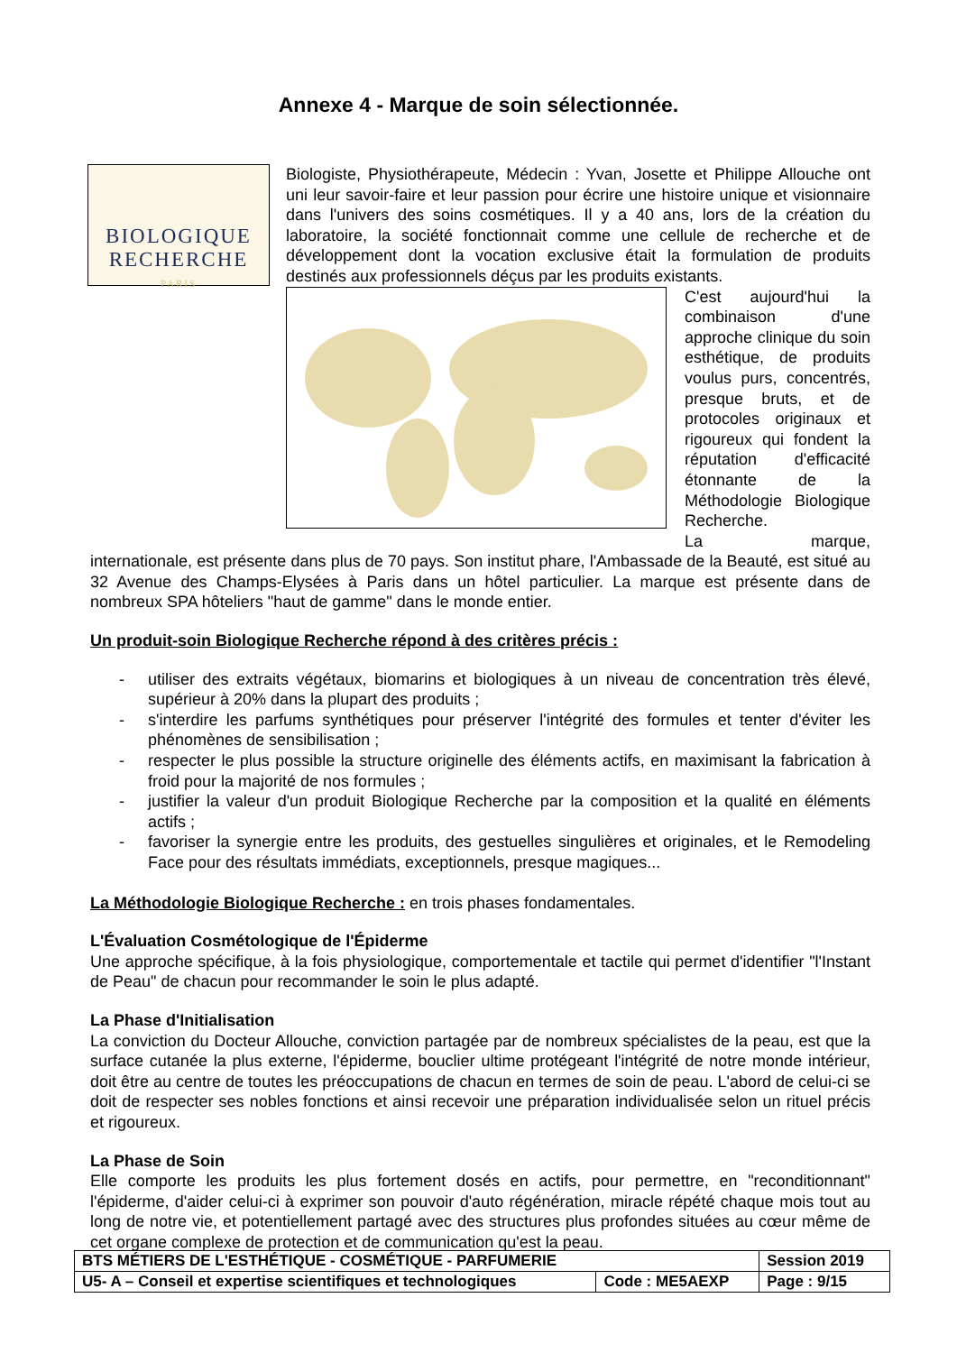Annexe 4 - Marque de soin sélectionnée.
BIOLOGIQUE
RECHERCHE
PARIS
Biologiste, Physiothérapeute, Médecin : Yvan, Josette et Philippe Allouche ont uni leur savoir-faire et leur passion pour écrire une histoire unique et visionnaire dans l'univers des soins cosmétiques. Il y a 40 ans, lors de la création du laboratoire, la société fonctionnait comme une cellule de recherche et de développement dont la vocation exclusive était la formulation de produits destinés aux professionnels déçus par les produits existants.
C'est aujourd'hui la combinaison d'une approche clinique du soin esthétique, de produits voulus purs, concentrés, presque bruts, et de protocoles originaux et rigoureux qui fondent la réputation d'efficacité étonnante de la Méthodologie Biologique Recherche.
La marque, internationale, est présente dans plus de 70 pays. Son institut phare, l'Ambassade de la Beauté, est situé au 32 Avenue des Champs-Elysées à Paris dans un hôtel particulier. La marque est présente dans de nombreux SPA hôteliers "haut de gamme" dans le monde entier.
Un produit-soin Biologique Recherche répond à des critères précis :
- utiliser des extraits végétaux, biomarins et biologiques à un niveau de concentration très élevé, supérieur à 20% dans la plupart des produits ;
- s'interdire les parfums synthétiques pour préserver l'intégrité des formules et tenter d'éviter les phénomènes de sensibilisation ;
- respecter le plus possible la structure originelle des éléments actifs, en maximisant la fabrication à froid pour la majorité de nos formules ;
- justifier la valeur d'un produit Biologique Recherche par la composition et la qualité en éléments actifs ;
- favoriser la synergie entre les produits, des gestuelles singulières et originales, et le Remodeling Face pour des résultats immédiats, exceptionnels, presque magiques...
La Méthodologie Biologique Recherche : en trois phases fondamentales.
L'Évaluation Cosmétologique de l'Épiderme
Une approche spécifique, à la fois physiologique, comportementale et tactile qui permet d'identifier "l'Instant de Peau" de chacun pour recommander le soin le plus adapté.
La Phase d'Initialisation
La conviction du Docteur Allouche, conviction partagée par de nombreux spécialistes de la peau, est que la surface cutanée la plus externe, l'épiderme, bouclier ultime protégeant l'intégrité de notre monde intérieur, doit être au centre de toutes les préoccupations de chacun en termes de soin de peau. L'abord de celui-ci se doit de respecter ses nobles fonctions et ainsi recevoir une préparation individualisée selon un rituel précis et rigoureux.
La Phase de Soin
Elle comporte les produits les plus fortement dosés en actifs, pour permettre, en "reconditionnant" l'épiderme, d'aider celui-ci à exprimer son pouvoir d'auto régénération, miracle répété chaque mois tout au long de notre vie, et potentiellement partagé avec des structures plus profondes situées au cœur même de cet organe complexe de protection et de communication qu'est la peau.
| BTS MÉTIERS DE L'ESTHÉTIQUE - COSMÉTIQUE - PARFUMERIE | | Session 2019 |
| U5- A – Conseil et expertise scientifiques et technologiques | Code : ME5AEXP | Page : 9/15 |